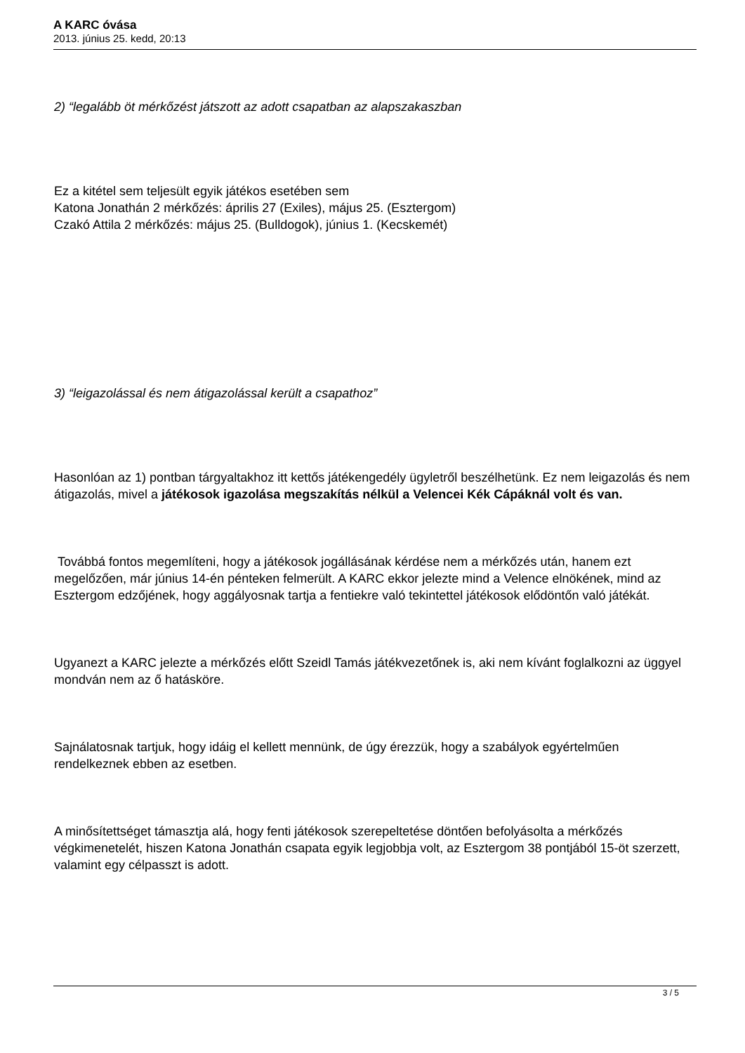A KARC óvása
2013. június 25. kedd, 20:13
2) “legalább öt mérkőzést játszott az adott csapatban az alapszakaszban
Ez a kitétel sem teljesült egyik játékos esetében sem
Katona Jonathán 2 mérkőzés: április 27 (Exiles), május 25. (Esztergom)
Czakó Attila 2 mérkőzés: május 25. (Bulldogok), június 1. (Kecskemét)
3) “leigazolással és nem átigazolással került a csapathoz”
Hasonlóan az 1) pontban tárgyaltakhoz itt kettős játékengedély ügyletről beszélhetünk. Ez nem leigazolás és nem átigazolás, mivel a játékosok igazolása megszakítás nélkül a Velencei Kék Cápáknál volt és van.
Továbbá fontos megemlíteni, hogy a játékosok jogállásának kérdése nem a mérkőzés után, hanem ezt megelőzően, már június 14-én pénteken felmerült. A KARC ekkor jelezte mind a Velence elnökének, mind az Esztergom edzőjének, hogy aggályosnak tartja a fentiekre való tekintettel játékosok elődöntőn való játékát.
Ugyanezt a KARC jelezte a mérkőzés előtt Szeidl Tamás játékvezetőnek is, aki nem kívánt foglalkozni az üggyel mondván nem az ő hatásköre.
Sajnálatosnak tartjuk, hogy idáig el kellett mennünk, de úgy érezzük, hogy a szabályok egyértelműen rendelkeznek ebben az esetben.
A minősítettséget támasztja alá, hogy fenti játékosok szerepeltetése döntően befolyásolta a mérkőzés végkimenetelét, hiszen Katona Jonathán csapata egyik legjobbja volt, az Esztergom 38 pontjából 15-öt szerzett, valamint egy célpasszt is adott.
3 / 5